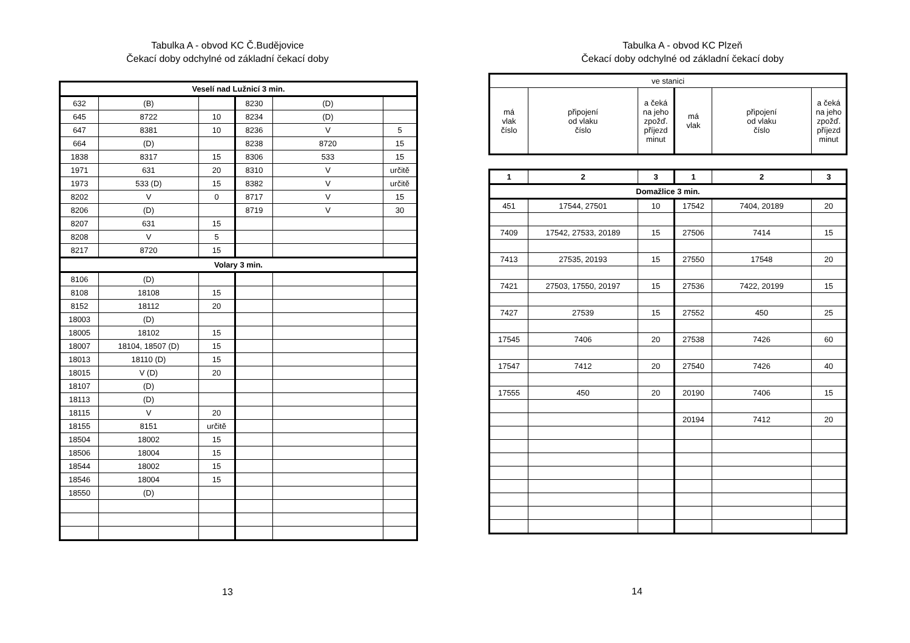Tabulka A - obvod KC Č.Budějovice
Čekací doby odchylné od základní čekací doby
| Veselí nad Lužnicí 3 min. | | | | | |
| 632 | (B) | | 8230 | (D) | |
| 645 | 8722 | 10 | 8234 | (D) | |
| 647 | 8381 | 10 | 8236 | V | 5 |
| 664 | (D) | | 8238 | 8720 | 15 |
| 1838 | 8317 | 15 | 8306 | 533 | 15 |
| 1971 | 631 | 20 | 8310 | V | určitě |
| 1973 | 533 (D) | 15 | 8382 | V | určitě |
| 8202 | V | 0 | 8717 | V | 15 |
| 8206 | (D) | | 8719 | V | 30 |
| 8207 | 631 | 15 | | | |
| 8208 | V | 5 | | | |
| 8217 | 8720 | 15 | | | |
| Volary 3 min. | | | | | |
| 8106 | (D) | | | | |
| 8108 | 18108 | 15 | | | |
| 8152 | 18112 | 20 | | | |
| 18003 | (D) | | | | |
| 18005 | 18102 | 15 | | | |
| 18007 | 18104, 18507 (D) | 15 | | | |
| 18013 | 18110 (D) | 15 | | | |
| 18015 | V (D) | 20 | | | |
| 18107 | (D) | | | | |
| 18113 | (D) | | | | |
| 18115 | V | 20 | | | |
| 18155 | 8151 | určitě | | | |
| 18504 | 18002 | 15 | | | |
| 18506 | 18004 | 15 | | | |
| 18544 | 18002 | 15 | | | |
| 18546 | 18004 | 15 | | | |
| 18550 | (D) | | | | |
13
Tabulka A - obvod KC Plzeň
Čekací doby odchylné od základní čekací doby
| ve stanici | | | | | |
| má vlak číslo | připojení od vlaku číslo | a čeká na jeho zpožď. příjezd minut | má vlak | připojení od vlaku číslo | a čeká na jeho zpožď. příjezd minut |
| 1 | 2 | 3 | 1 | 2 | 3 |
| --- | --- | --- | --- | --- | --- |
| Domažlice 3 min. | | | | | |
| 451 | 17544, 27501 | 10 | 17542 | 7404, 20189 | 20 |
| 7409 | 17542, 27533, 20189 | 15 | 27506 | 7414 | 15 |
| 7413 | 27535, 20193 | 15 | 27550 | 17548 | 20 |
| 7421 | 27503, 17550, 20197 | 15 | 27536 | 7422, 20199 | 15 |
| 7427 | 27539 | 15 | 27552 | 450 | 25 |
| 17545 | 7406 | 20 | 27538 | 7426 | 60 |
| 17547 | 7412 | 20 | 27540 | 7426 | 40 |
| 17555 | 450 | 20 | 20190 | 7406 | 15 |
| | | | 20194 | 7412 | 20 |
14